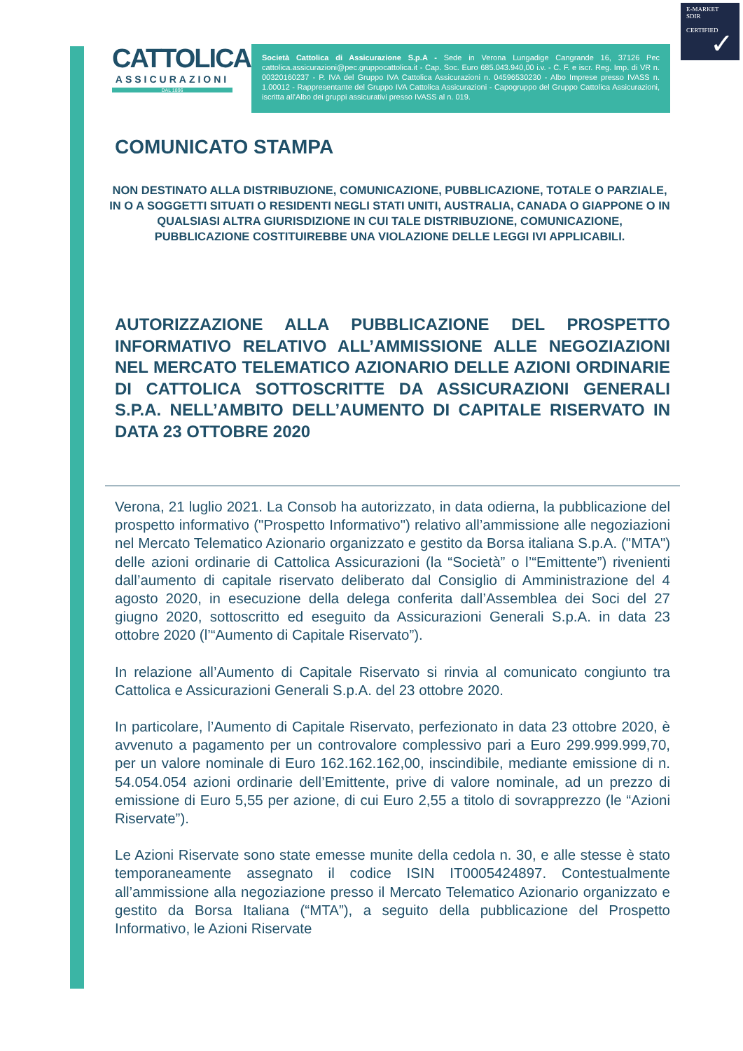E-MARKET
SDIR
CERTIFIED
✓
CATTOLICA
ASSICURAZIONI
DAL 1896
Società Cattolica di Assicurazione S.p.A - Sede in Verona Lungadige Cangrande 16, 37126 Pec cattolica.assicurazioni@pec.gruppocattolica.it - Cap. Soc. Euro 685.043.940,00 i.v. - C. F. e iscr. Reg. Imp. di VR n. 00320160237 - P. IVA del Gruppo IVA Cattolica Assicurazioni n. 04596530230 - Albo Imprese presso IVASS n. 1.00012 - Rappresentante del Gruppo IVA Cattolica Assicurazioni - Capogruppo del Gruppo Cattolica Assicurazioni, iscritta all'Albo dei gruppi assicurativi presso IVASS al n. 019.
COMUNICATO STAMPA
NON DESTINATO ALLA DISTRIBUZIONE, COMUNICAZIONE, PUBBLICAZIONE, TOTALE O PARZIALE, IN O A SOGGETTI SITUATI O RESIDENTI NEGLI STATI UNITI, AUSTRALIA, CANADA O GIAPPONE O IN QUALSIASI ALTRA GIURISDIZIONE IN CUI TALE DISTRIBUZIONE, COMUNICAZIONE, PUBBLICAZIONE COSTITUIREBBE UNA VIOLAZIONE DELLE LEGGI IVI APPLICABILI.
AUTORIZZAZIONE ALLA PUBBLICAZIONE DEL PROSPETTO INFORMATIVO RELATIVO ALL’AMMISSIONE ALLE NEGOZIAZIONI NEL MERCATO TELEMATICO AZIONARIO DELLE AZIONI ORDINARIE DI CATTOLICA SOTTOSCRITTE DA ASSICURAZIONI GENERALI S.P.A. NELL’AMBITO DELL’AUMENTO DI CAPITALE RISERVATO IN DATA 23 OTTOBRE 2020
Verona, 21 luglio 2021. La Consob ha autorizzato, in data odierna, la pubblicazione del prospetto informativo ("Prospetto Informativo") relativo all’ammissione alle negoziazioni nel Mercato Telematico Azionario organizzato e gestito da Borsa italiana S.p.A. ("MTA") delle azioni ordinarie di Cattolica Assicurazioni (la “Società” o l’“Emittente”) rivenienti dall’aumento di capitale riservato deliberato dal Consiglio di Amministrazione del 4 agosto 2020, in esecuzione della delega conferita dall’Assemblea dei Soci del 27 giugno 2020, sottoscritto ed eseguito da Assicurazioni Generali S.p.A. in data 23 ottobre 2020 (l’“Aumento di Capitale Riservato”).
In relazione all’Aumento di Capitale Riservato si rinvia al comunicato congiunto tra Cattolica e Assicurazioni Generali S.p.A. del 23 ottobre 2020.
In particolare, l’Aumento di Capitale Riservato, perfezionato in data 23 ottobre 2020, è avvenuto a pagamento per un controvalore complessivo pari a Euro 299.999.999,70, per un valore nominale di Euro 162.162.162,00, inscindibile, mediante emissione di n. 54.054.054 azioni ordinarie dell’Emittente, prive di valore nominale, ad un prezzo di emissione di Euro 5,55 per azione, di cui Euro 2,55 a titolo di sovrapprezzo (le “Azioni Riservate”).
Le Azioni Riservate sono state emesse munite della cedola n. 30, e alle stesse è stato temporaneamente assegnato il codice ISIN IT0005424897. Contestualmente all’ammissione alla negoziazione presso il Mercato Telematico Azionario organizzato e gestito da Borsa Italiana (“MTA”), a seguito della pubblicazione del Prospetto Informativo, le Azioni Riservate